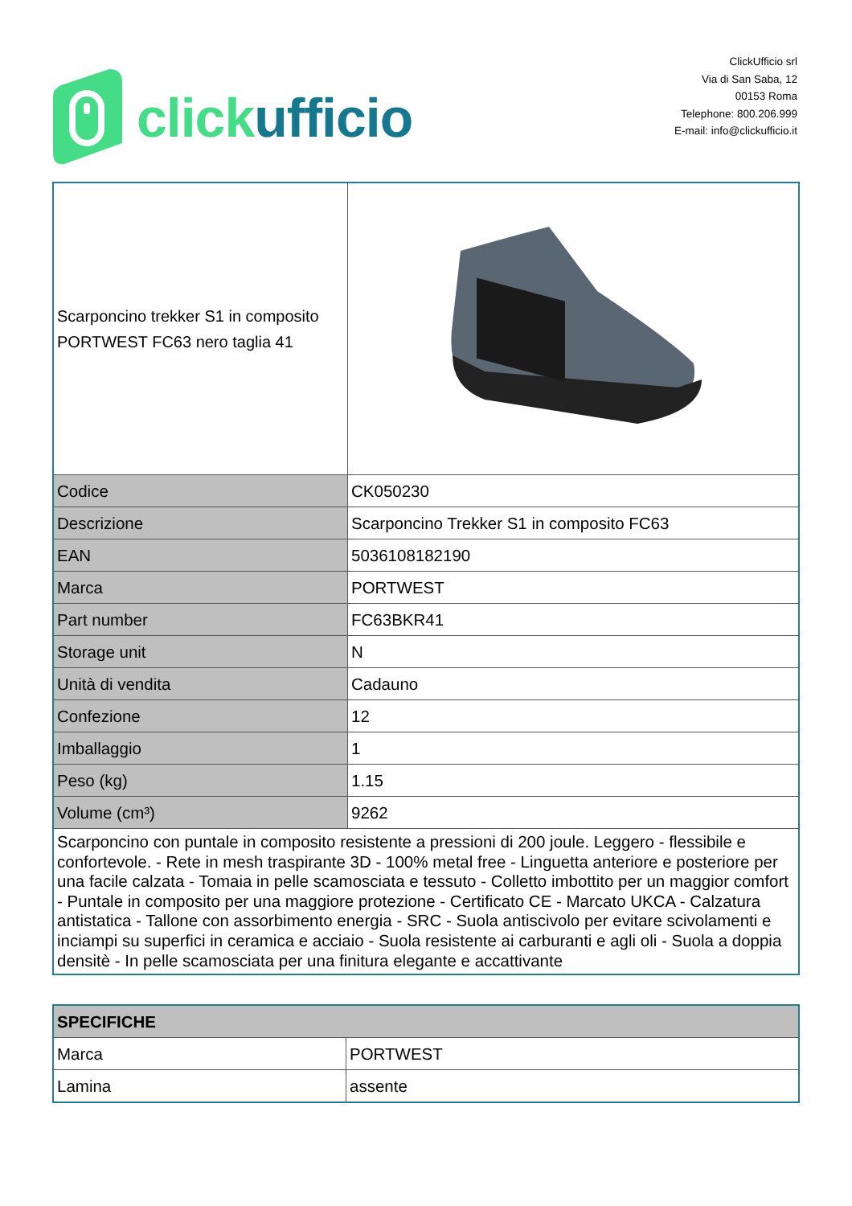click ufficio
ClickUfficio srl
Via di San Saba, 12
00153 Roma
Telephone: 800.206.999
E-mail: info@clickufficio.it
| Scarponcino trekker S1 in composito PORTWEST FC63 nero taglia 41 | |
| Codice | CK050230 |
| Descrizione | Scarponcino Trekker S1 in composito FC63 |
| EAN | 5036108182190 |
| Marca | PORTWEST |
| Part number | FC63BKR41 |
| Storage unit | N |
| Unità di vendita | Cadauno |
| Confezione | 12 |
| Imballaggio | 1 |
| Peso (kg) | 1.15 |
| Volume (cm³) | 9262 |
| Scarponcino con puntale in composito resistente a pressioni di 200 joule. Leggero - flessibile e confortevole. - Rete in mesh traspirante 3D - 100% metal free - Linguetta anteriore e posteriore per una facile calzata - Tomaia in pelle scamosciata e tessuto - Colletto imbottito per un maggior comfort - Puntale in composito per una maggiore protezione - Certificato CE - Marcato UKCA - Calzatura antistatica - Tallone con assorbimento energia - SRC - Suola antiscivolo per evitare scivolamenti e inciampi su superfici in ceramica e acciaio - Suola resistente ai carburanti e agli oli - Suola a doppia densitè - In pelle scamosciata per una finitura elegante e accattivante | |
| SPECIFICHE | |
| Marca | PORTWEST |
| Lamina | assente |